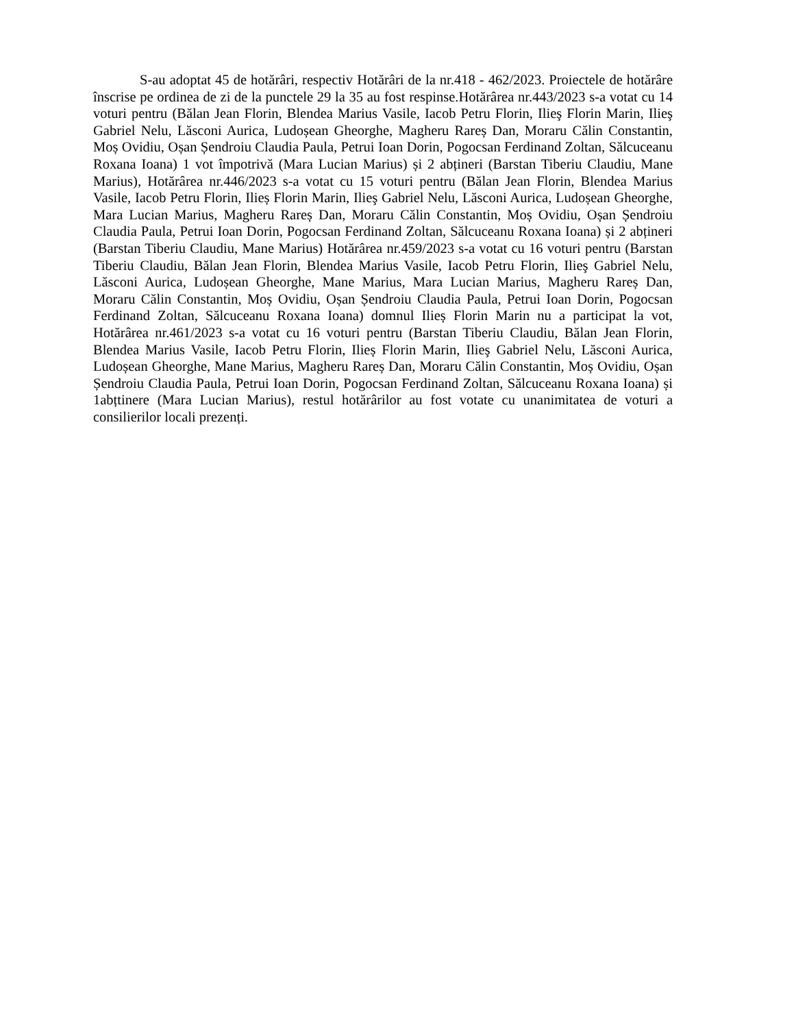S-au adoptat 45 de hotărâri, respectiv Hotărâri de la nr.418 - 462/2023. Proiectele de hotărâre înscrise pe ordinea de zi de la punctele 29 la 35 au fost respinse.Hotărârea nr.443/2023 s-a votat cu 14 voturi pentru (Bălan Jean Florin, Blendea Marius Vasile, Iacob Petru Florin, Ilieş Florin Marin, Ilieş Gabriel Nelu, Lăsconi Aurica, Ludoșean Gheorghe, Magheru Rareș Dan, Moraru Călin Constantin, Moș Ovidiu, Oșan Șendroiu Claudia Paula, Petrui Ioan Dorin, Pogocsan Ferdinand Zoltan, Sălcuceanu Roxana Ioana) 1 vot împotrivă (Mara Lucian Marius) și 2 abțineri (Barstan Tiberiu Claudiu, Mane Marius), Hotărârea nr.446/2023 s-a votat cu 15 voturi pentru (Bălan Jean Florin, Blendea Marius Vasile, Iacob Petru Florin, Ilieș Florin Marin, Ilieş Gabriel Nelu, Lăsconi Aurica, Ludoșean Gheorghe, Mara Lucian Marius, Magheru Rareș Dan, Moraru Călin Constantin, Moș Ovidiu, Oșan Șendroiu Claudia Paula, Petrui Ioan Dorin, Pogocsan Ferdinand Zoltan, Sălcuceanu Roxana Ioana) și 2 abțineri (Barstan Tiberiu Claudiu, Mane Marius) Hotărârea nr.459/2023 s-a votat cu 16 voturi pentru (Barstan Tiberiu Claudiu, Bălan Jean Florin, Blendea Marius Vasile, Iacob Petru Florin, Ilieş Gabriel Nelu, Lăsconi Aurica, Ludoșean Gheorghe, Mane Marius, Mara Lucian Marius, Magheru Rareș Dan, Moraru Călin Constantin, Moș Ovidiu, Oșan Șendroiu Claudia Paula, Petrui Ioan Dorin, Pogocsan Ferdinand Zoltan, Sălcuceanu Roxana Ioana) domnul Ilieș Florin Marin nu a participat la vot, Hotărârea nr.461/2023 s-a votat cu 16 voturi pentru (Barstan Tiberiu Claudiu, Bălan Jean Florin, Blendea Marius Vasile, Iacob Petru Florin, Ilieș Florin Marin, Ilieş Gabriel Nelu, Lăsconi Aurica, Ludoșean Gheorghe, Mane Marius, Magheru Rareș Dan, Moraru Călin Constantin, Moș Ovidiu, Oșan Șendroiu Claudia Paula, Petrui Ioan Dorin, Pogocsan Ferdinand Zoltan, Sălcuceanu Roxana Ioana) și 1abțtinere (Mara Lucian Marius), restul hotărârilor au fost votate cu unanimitatea de voturi a consilierilor locali prezenți.